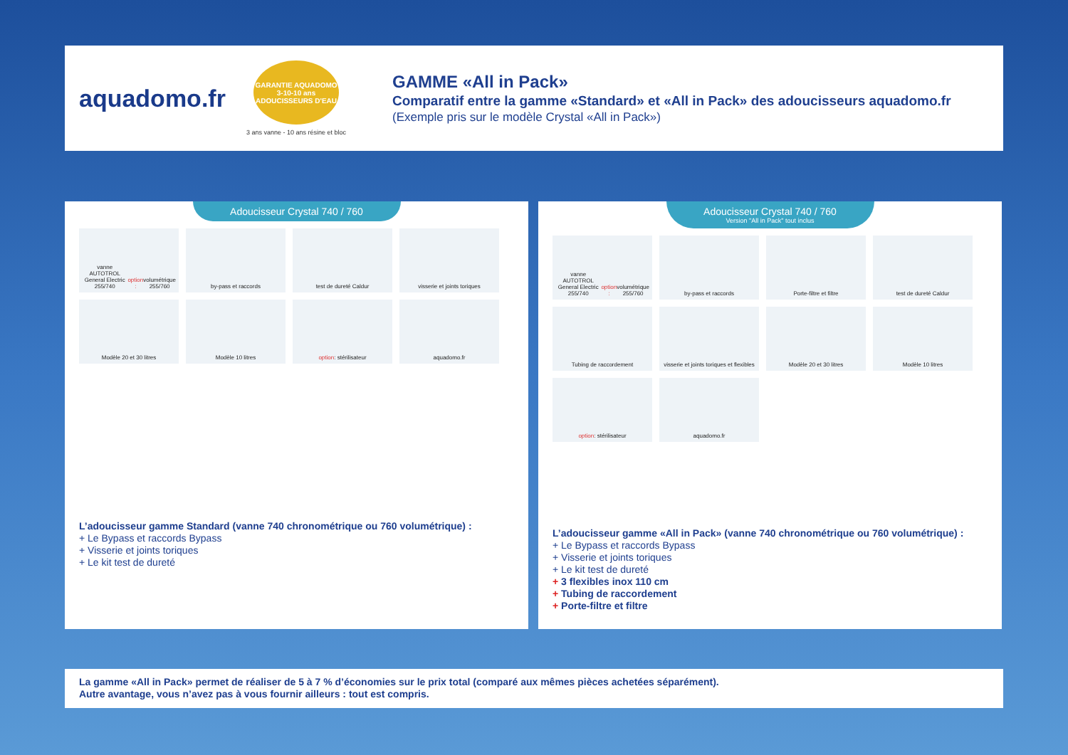aquadomo.fr
GARANTIE AQUADOMO 3-10-10 ans ADOUCISSEURS D'EAU
3 ans vanne - 10 ans résine et bloc
GAMME «All in Pack»
Comparatif entre la gamme «Standard» et «All in Pack» des adoucisseurs aquadomo.fr
(Exemple pris sur le modèle Crystal «All in Pack»)
Adoucisseur Crystal 740 / 760
vanne AUTOTROL General Electric 255/740 option : volumétrique 255/760
by-pass et raccords
test de dureté Caldur
visserie et joints toriques
Modèle 20 et 30 litres
Modèle 10 litres
option : stérilisateur
aquadomo.fr
L’adoucisseur gamme Standard (vanne 740 chronométrique ou 760 volumétrique) :
+ Le Bypass et raccords Bypass
+ Visserie et joints toriques
+ Le kit test de dureté
Adoucisseur Crystal 740 / 760
Version "All in Pack" tout inclus
vanne AUTOTROL General Electric 255/740 option : volumétrique 255/760
by-pass et raccords
Porte-filtre et filtre
test de dureté Caldur
Tubing de raccordement
visserie et joints toriques et flexibles
Modèle 20 et 30 litres
Modèle 10 litres
option : stérilisateur
aquadomo.fr
L’adoucisseur gamme «All in Pack» (vanne 740 chronométrique ou 760 volumétrique) :
+ Le Bypass et raccords Bypass
+ Visserie et joints toriques
+ Le kit test de dureté
+ 3 flexibles inox 110 cm
+ Tubing de raccordement
+ Porte-filtre et filtre
La gamme «All in Pack» permet de réaliser de 5 à 7 % d’économies sur le prix total (comparé aux mêmes pièces achetées séparément).
Autre avantage, vous n’avez pas à vous fournir ailleurs : tout est compris.